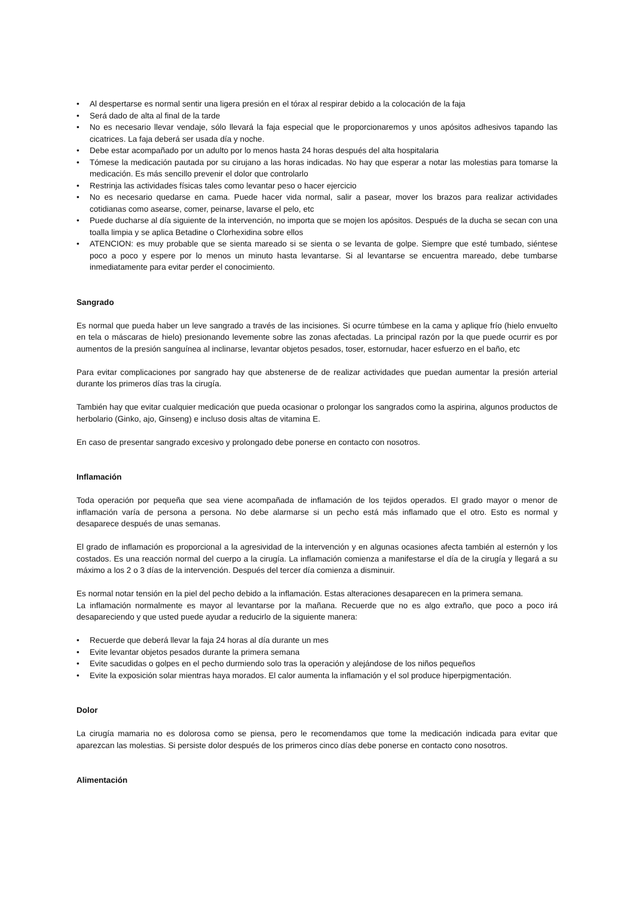• Al despertarse es normal sentir una ligera presión en el tórax al respirar debido a la colocación de la faja
• Será dado de alta al final de la tarde
• No es necesario llevar vendaje, sólo llevará la faja especial que le proporcionaremos y unos apósitos adhesivos tapando las cicatrices. La faja deberá ser usada día y noche.
• Debe estar acompañado por un adulto por lo menos hasta 24 horas después del alta hospitalaria
• Tómese la medicación pautada por su cirujano a las horas indicadas. No hay que esperar a notar las molestias para tomarse la medicación. Es más sencillo prevenir el dolor que controlarlo
• Restrinja las actividades físicas tales como levantar peso o hacer ejercicio
• No es necesario quedarse en cama. Puede hacer vida normal, salir a pasear, mover los brazos para realizar actividades cotidianas como asearse, comer, peinarse, lavarse el pelo, etc
• Puede ducharse al día siguiente de la intervención, no importa que se mojen los apósitos. Después de la ducha se secan con una toalla limpia y se aplica Betadine o Clorhexidina sobre ellos
• ATENCION: es muy probable que se sienta mareado si se sienta o se levanta de golpe. Siempre que esté tumbado, siéntese poco a poco y espere por lo menos un minuto hasta levantarse. Si al levantarse se encuentra mareado, debe tumbarse inmediatamente para evitar perder el conocimiento.
Sangrado
Es normal que pueda haber un leve sangrado a través de las incisiones. Si ocurre túmbese en la cama y aplique frío (hielo envuelto en tela o máscaras de hielo) presionando levemente sobre las zonas afectadas. La principal razón por la que puede ocurrir es por aumentos de la presión sanguínea al inclinarse, levantar objetos pesados, toser, estornudar, hacer esfuerzo en el baño, etc
Para evitar complicaciones por sangrado hay que abstenerse de de realizar actividades que puedan aumentar la presión arterial durante los primeros días tras la cirugía.
También hay que evitar cualquier medicación que pueda ocasionar o prolongar los sangrados como la aspirina, algunos productos de herbolario (Ginko, ajo, Ginseng) e incluso dosis altas de vitamina E.
En caso de presentar sangrado excesivo y prolongado debe ponerse en contacto con nosotros.
Inflamación
Toda operación por pequeña que sea viene acompañada de inflamación de los tejidos operados. El grado mayor o menor de inflamación varía de persona a persona. No debe alarmarse si un pecho está más inflamado que el otro. Esto es normal y desaparece después de unas semanas.
El grado de inflamación es proporcional a la agresividad de la intervención y en algunas ocasiones afecta también al esternón y los costados. Es una reacción normal del cuerpo a la cirugía. La inflamación comienza a manifestarse el día de la cirugía y llegará a su máximo a los 2 o 3 días de la intervención. Después del tercer día comienza a disminuir.
Es normal notar tensión en la piel del pecho debido a la inflamación. Estas alteraciones desaparecen en la primera semana.
La inflamación normalmente es mayor al levantarse por la mañana. Recuerde que no es algo extraño, que poco a poco irá desapareciendo y que usted puede ayudar a reducirlo de la siguiente manera:
• Recuerde que deberá llevar la faja 24 horas al día durante un mes
• Evite levantar objetos pesados durante la primera semana
• Evite sacudidas o golpes en el pecho durmiendo solo tras la operación y alejándose de los niños pequeños
• Evite la exposición solar mientras haya morados. El calor aumenta la inflamación y el sol produce hiperpigmentación.
Dolor
La cirugía mamaria no es dolorosa como se piensa, pero le recomendamos que tome la medicación indicada para evitar que aparezcan las molestias. Si persiste dolor después de los primeros cinco días debe ponerse en contacto cono nosotros.
Alimentación